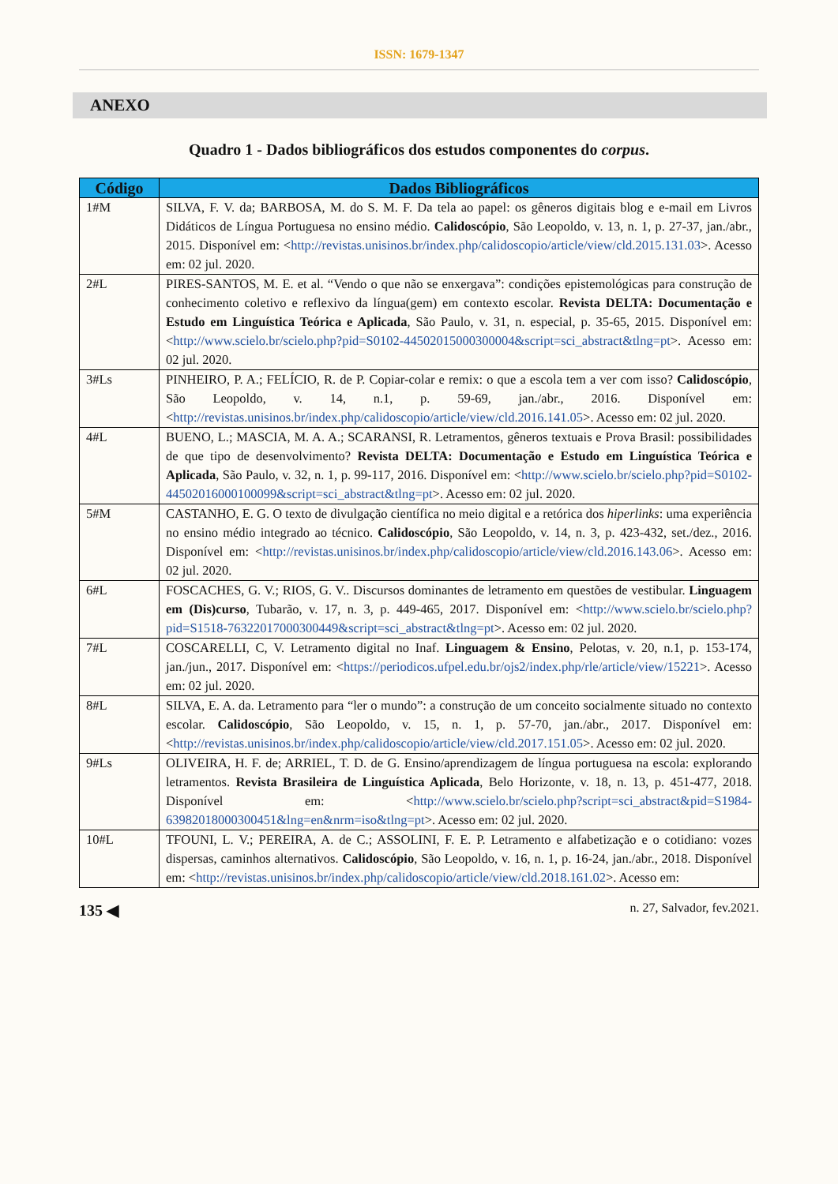ISSN: 1679-1347
ANEXO
Quadro 1 - Dados bibliográficos dos estudos componentes do corpus.
| Código | Dados Bibliográficos |
| --- | --- |
| 1#M | SILVA, F. V. da; BARBOSA, M. do S. M. F. Da tela ao papel: os gêneros digitais blog e e-mail em Livros Didáticos de Língua Portuguesa no ensino médio. Calidoscópio , São Leopoldo, v. 13, n. 1, p. 27-37, jan./abr., 2015. Disponível em: < http://revistas.unisinos.br/index.php/calidoscopio/article/view/cld.2015.131.03 >. Acesso em: 02 jul. 2020. |
| 2#L | PIRES-SANTOS, M. E. et al. “Vendo o que não se enxergava”: condições epistemológicas para construção de conhecimento coletivo e reflexivo da língua(gem) em contexto escolar. Revista DELTA: Documentação e Estudo em Linguística Teórica e Aplicada , São Paulo, v. 31, n. especial, p. 35-65, 2015. Disponível em: < http://www.scielo.br/scielo.php?pid=S0102-44502015000300004&script=sci_abstract&tlng=pt >. Acesso em: 02 jul. 2020. |
| 3#Ls | PINHEIRO, P. A.; FELÍCIO, R. de P. Copiar-colar e remix: o que a escola tem a ver com isso? Calidoscópio , São Leopoldo, v. 14, n.1, p. 59-69, jan./abr., 2016. Disponível em: < http://revistas.unisinos.br/index.php/calidoscopio/article/view/cld.2016.141.05 >. Acesso em: 02 jul. 2020. |
| 4#L | BUENO, L.; MASCIA, M. A. A.; SCARANSI, R. Letramentos, gêneros textuais e Prova Brasil: possibilidades de que tipo de desenvolvimento? Revista DELTA: Documentação e Estudo em Linguística Teórica e Aplicada , São Paulo, v. 32, n. 1, p. 99-117, 2016. Disponível em: < http://www.scielo.br/scielo.php?pid=S0102-44502016000100099&script=sci_abstract&tlng=pt >. Acesso em: 02 jul. 2020. |
| 5#M | CASTANHO, E. G. O texto de divulgação científica no meio digital e a retórica dos hiperlinks : uma experiência no ensino médio integrado ao técnico. Calidoscópio , São Leopoldo, v. 14, n. 3, p. 423-432, set./dez., 2016. Disponível em: < http://revistas.unisinos.br/index.php/calidoscopio/article/view/cld.2016.143.06 >. Acesso em: 02 jul. 2020. |
| 6#L | FOSCACHES, G. V.; RIOS, G. V.. Discursos dominantes de letramento em questões de vestibular. Linguagem em (Dis)curso , Tubarão, v. 17, n. 3, p. 449-465, 2017. Disponível em: < http://www.scielo.br/scielo.php?pid=S1518-76322017000300449&script=sci_abstract&tlng=pt >. Acesso em: 02 jul. 2020. |
| 7#L | COSCARELLI, C, V. Letramento digital no Inaf. Linguagem & Ensino , Pelotas, v. 20, n.1, p. 153-174, jan./jun., 2017. Disponível em: < https://periodicos.ufpel.edu.br/ojs2/index.php/rle/article/view/15221 >. Acesso em: 02 jul. 2020. |
| 8#L | SILVA, E. A. da. Letramento para “ler o mundo”: a construção de um conceito socialmente situado no contexto escolar. Calidoscópio , São Leopoldo, v. 15, n. 1, p. 57-70, jan./abr., 2017. Disponível em: < http://revistas.unisinos.br/index.php/calidoscopio/article/view/cld.2017.151.05 >. Acesso em: 02 jul. 2020. |
| 9#Ls | OLIVEIRA, H. F. de; ARRIEL, T. D. de G. Ensino/aprendizagem de língua portuguesa na escola: explorando letramentos. Revista Brasileira de Linguística Aplicada , Belo Horizonte, v. 18, n. 13, p. 451-477, 2018. Disponível em: < http://www.scielo.br/scielo.php?script=sci_abstract&pid=S1984-63982018000300451&lng=en&nrm=iso&tlng=pt >. Acesso em: 02 jul. 2020. |
| 10#L | TFOUNI, L. V.; PEREIRA, A. de C.; ASSOLINI, F. E. P. Letramento e alfabetização e o cotidiano: vozes dispersas, caminhos alternativos. Calidoscópio , São Leopoldo, v. 16, n. 1, p. 16-24, jan./abr., 2018. Disponível em: < http://revistas.unisinos.br/index.php/calidoscopio/article/view/cld.2018.161.02 >. Acesso em: |
135 ◀ n. 27, Salvador, fev.2021.